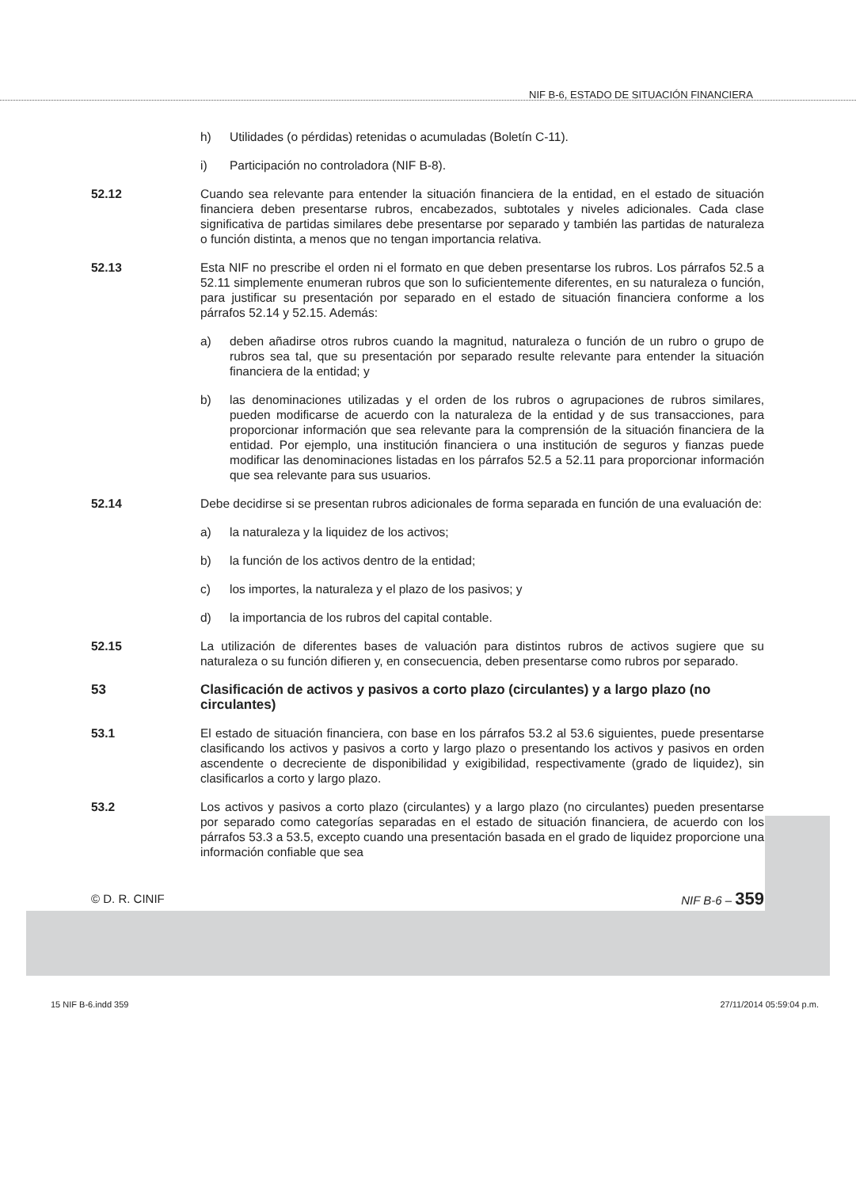NIF B-6, ESTADO DE SITUACIÓN FINANCIERA
h) Utilidades (o pérdidas) retenidas o acumuladas (Boletín C-11).
i) Participación no controladora (NIF B-8).
52.12 Cuando sea relevante para entender la situación financiera de la entidad, en el estado de situación financiera deben presentarse rubros, encabezados, subtotales y niveles adicionales. Cada clase significativa de partidas similares debe presentarse por separado y también las partidas de naturaleza o función distinta, a menos que no tengan importancia relativa.
52.13 Esta NIF no prescribe el orden ni el formato en que deben presentarse los rubros. Los párrafos 52.5 a 52.11 simplemente enumeran rubros que son lo suficientemente diferentes, en su naturaleza o función, para justificar su presentación por separado en el estado de situación financiera conforme a los párrafos 52.14 y 52.15. Además:
a) deben añadirse otros rubros cuando la magnitud, naturaleza o función de un rubro o grupo de rubros sea tal, que su presentación por separado resulte relevante para entender la situación financiera de la entidad; y
b) las denominaciones utilizadas y el orden de los rubros o agrupaciones de rubros similares, pueden modificarse de acuerdo con la naturaleza de la entidad y de sus transacciones, para proporcionar información que sea relevante para la comprensión de la situación financiera de la entidad. Por ejemplo, una institución financiera o una institución de seguros y fianzas puede modificar las denominaciones listadas en los párrafos 52.5 a 52.11 para proporcionar información que sea relevante para sus usuarios.
52.14 Debe decidirse si se presentan rubros adicionales de forma separada en función de una evaluación de:
a) la naturaleza y la liquidez de los activos;
b) la función de los activos dentro de la entidad;
c) los importes, la naturaleza y el plazo de los pasivos; y
d) la importancia de los rubros del capital contable.
52.15 La utilización de diferentes bases de valuación para distintos rubros de activos sugiere que su naturaleza o su función difieren y, en consecuencia, deben presentarse como rubros por separado.
53 Clasificación de activos y pasivos a corto plazo (circulantes) y a largo plazo (no circulantes)
53.1 El estado de situación financiera, con base en los párrafos 53.2 al 53.6 siguientes, puede presentarse clasificando los activos y pasivos a corto y largo plazo o presentando los activos y pasivos en orden ascendente o decreciente de disponibilidad y exigibilidad, respectivamente (grado de liquidez), sin clasificarlos a corto y largo plazo.
53.2 Los activos y pasivos a corto plazo (circulantes) y a largo plazo (no circulantes) pueden presentarse por separado como categorías separadas en el estado de situación financiera, de acuerdo con los párrafos 53.3 a 53.5, excepto cuando una presentación basada en el grado de liquidez proporcione una información confiable que sea
© D. R. CINIF NIF B-6 – 359
15 NIF B-6.indd 359 27/11/2014 05:59:04 p.m.